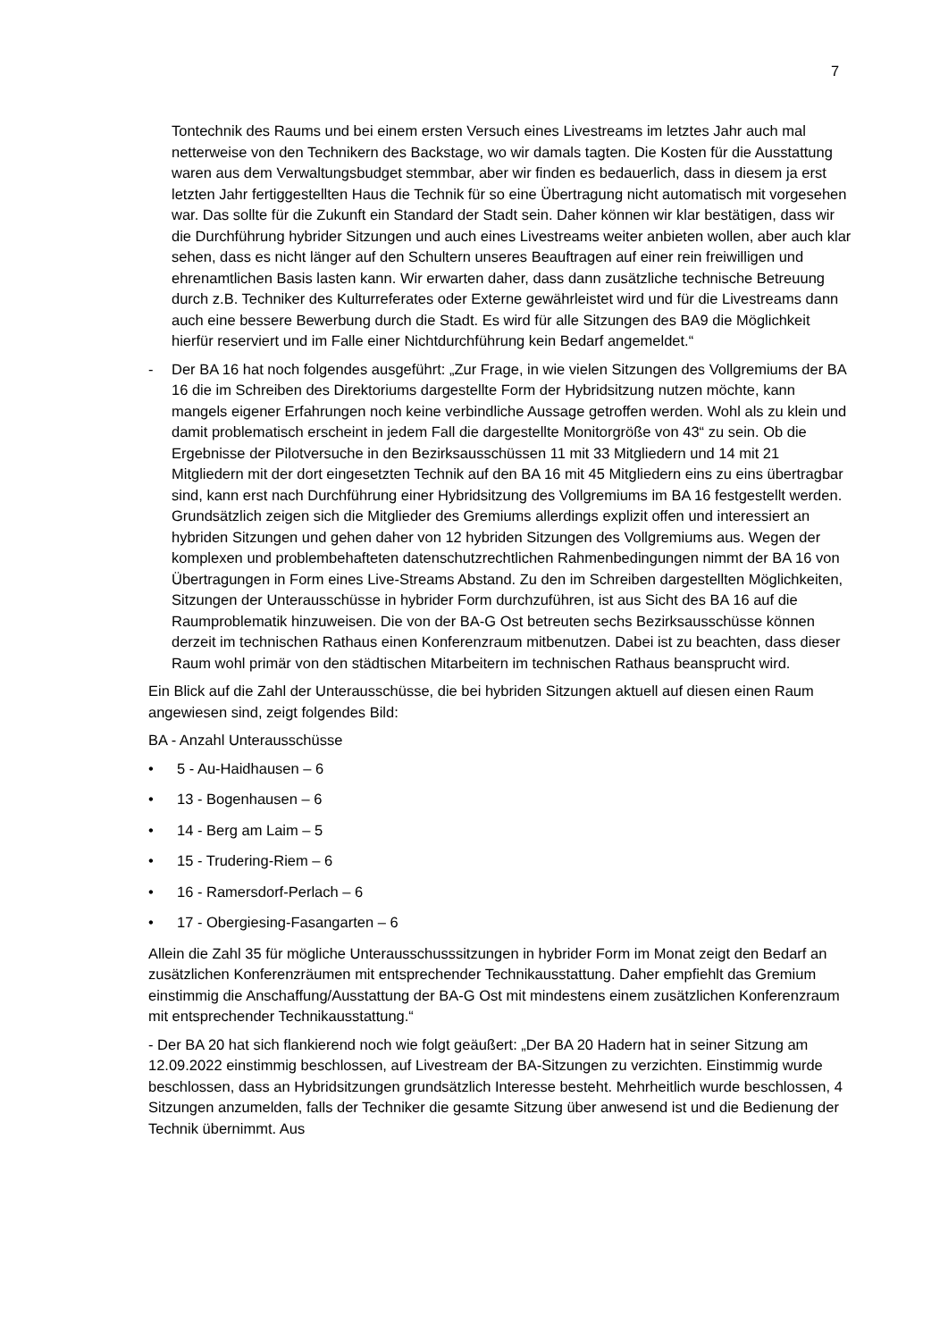7
Tontechnik des Raums und bei einem ersten Versuch eines Livestreams im letztes Jahr auch mal netterweise von den Technikern des Backstage, wo wir damals tagten. Die Kosten für die Ausstattung waren aus dem Verwaltungsbudget stemmbar, aber wir finden es bedauerlich, dass in diesem ja erst letzten Jahr fertiggestellten Haus die Technik für so eine Übertragung nicht automatisch mit vorgesehen war. Das sollte für die Zukunft ein Standard der Stadt sein. Daher können wir klar bestätigen, dass wir die Durchführung hybrider Sitzungen und auch eines Livestreams weiter anbieten wollen, aber auch klar sehen, dass es nicht länger auf den Schultern unseres Beauftragen auf einer rein freiwilligen und ehrenamtlichen Basis lasten kann. Wir erwarten daher, dass dann zusätzliche technische Betreuung durch z.B. Techniker des Kulturreferates oder Externe gewährleistet wird und für die Livestreams dann auch eine bessere Bewerbung durch die Stadt. Es wird für alle Sitzungen des BA9 die Möglichkeit hierfür reserviert und im Falle einer Nichtdurchführung kein Bedarf angemeldet.“
- Der BA 16 hat noch folgendes ausgeführt: „Zur Frage, in wie vielen Sitzungen des Vollgremiums der BA 16 die im Schreiben des Direktoriums dargestellte Form der Hybridsitzung nutzen möchte, kann mangels eigener Erfahrungen noch keine verbindliche Aussage getroffen werden. Wohl als zu klein und damit problematisch erscheint in jedem Fall die dargestellte Monitorgröße von 43“ zu sein. Ob die Ergebnisse der Pilotversuche in den Bezirksausschüssen 11 mit 33 Mitgliedern und 14 mit 21 Mitgliedern mit der dort eingesetzten Technik auf den BA 16 mit 45 Mitgliedern eins zu eins übertragbar sind, kann erst nach Durchführung einer Hybridsitzung des Vollgremiums im BA 16 festgestellt werden. Grundsätzlich zeigen sich die Mitglieder des Gremiums allerdings explizit offen und interessiert an hybriden Sitzungen und gehen daher von 12 hybriden Sitzungen des Vollgremiums aus. Wegen der komplexen und problembehafteten datenschutzrechtlichen Rahmenbedingungen nimmt der BA 16 von Übertragungen in Form eines Live-Streams Abstand. Zu den im Schreiben dargestellten Möglichkeiten, Sitzungen der Unterausschüsse in hybrider Form durchzuführen, ist aus Sicht des BA 16 auf die Raumproblematik hinzuweisen. Die von der BA-G Ost betreuten sechs Bezirksausschüsse können derzeit im technischen Rathaus einen Konferenzraum mitbenutzen. Dabei ist zu beachten, dass dieser Raum wohl primär von den städtischen Mitarbeitern im technischen Rathaus beansprucht wird.
Ein Blick auf die Zahl der Unterausschüsse, die bei hybriden Sitzungen aktuell auf diesen einen Raum angewiesen sind, zeigt folgendes Bild:
BA - Anzahl Unterausschüsse
• 5 - Au-Haidhausen – 6
• 13 - Bogenhausen – 6
• 14 - Berg am Laim – 5
• 15 - Trudering-Riem – 6
• 16 - Ramersdorf-Perlach – 6
• 17 - Obergiesing-Fasangarten – 6
Allein die Zahl 35 für mögliche Unterausschusssitzungen in hybrider Form im Monat zeigt den Bedarf an zusätzlichen Konferenzräumen mit entsprechender Technikausstattung. Daher empfiehlt das Gremium einstimmig die Anschaffung/Ausstattung der BA-G Ost mit mindestens einem zusätzlichen Konferenzraum mit entsprechender Technikausstattung.“
- Der BA 20 hat sich flankierend noch wie folgt geäußert: „Der BA 20 Hadern hat in seiner Sitzung am 12.09.2022 einstimmig beschlossen, auf Livestream der BA-Sitzungen zu verzichten. Einstimmig wurde beschlossen, dass an Hybridsitzungen grundsätzlich Interesse besteht. Mehrheitlich wurde beschlossen, 4 Sitzungen anzumelden, falls der Techniker die gesamte Sitzung über anwesend ist und die Bedienung der Technik übernimmt. Aus